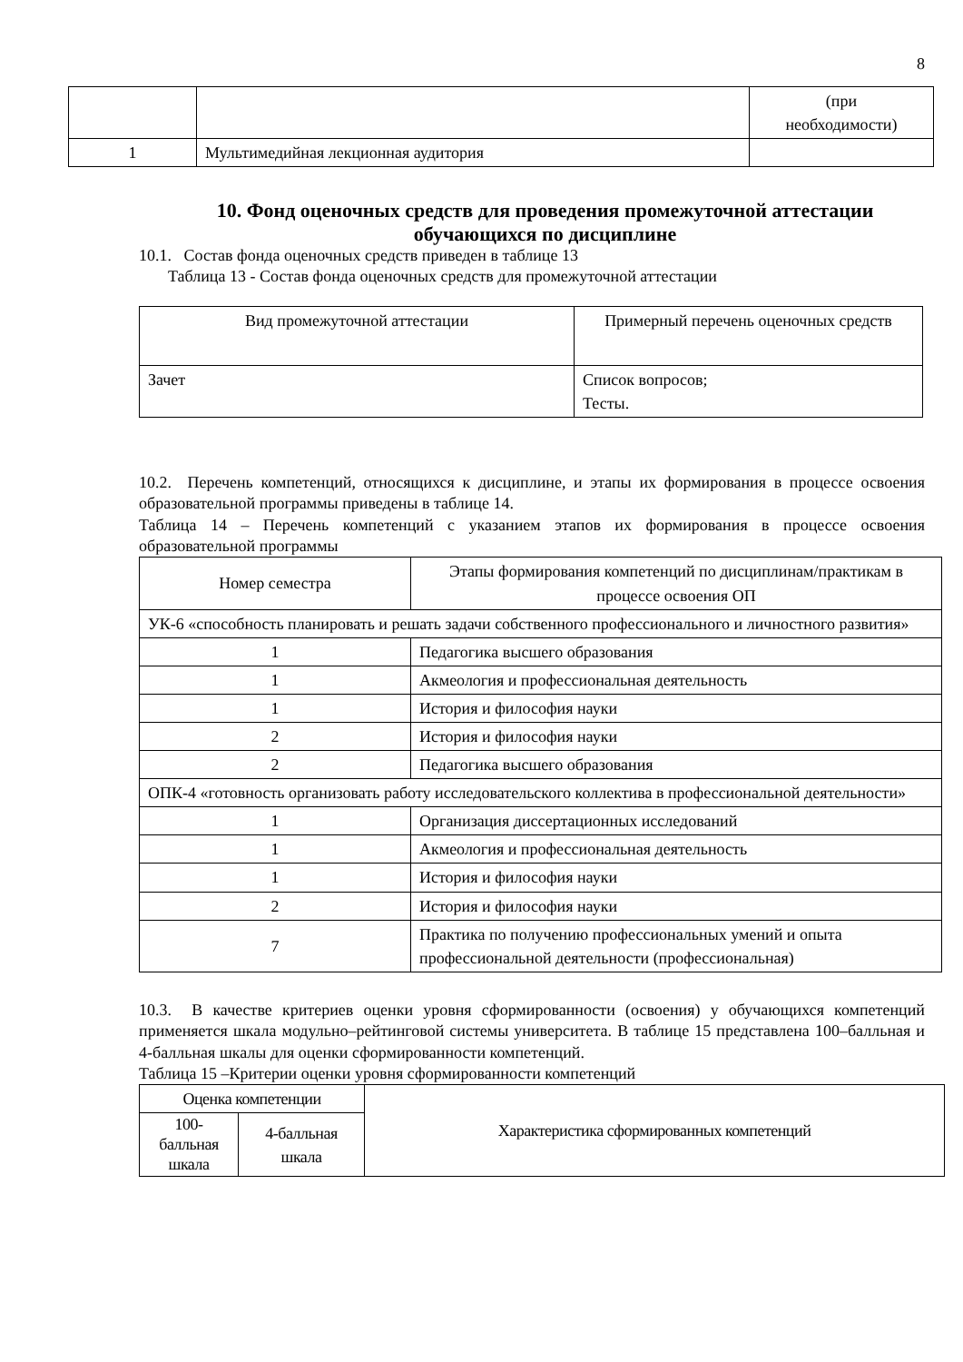8
| | | (при необходимости) |
| 1 | Мультимедийная лекционная аудитория | |
10. Фонд оценочных средств для проведения промежуточной аттестации обучающихся по дисциплине
10.1. Состав фонда оценочных средств приведен в таблице 13
Таблица 13 - Состав фонда оценочных средств для промежуточной аттестации
| Вид промежуточной аттестации | Примерный перечень оценочных средств |
| --- | --- |
| Зачет | Список вопросов; Тесты. |
10.2. Перечень компетенций, относящихся к дисциплине, и этапы их формирования в процессе освоения образовательной программы приведены в таблице 14.
Таблица 14 – Перечень компетенций с указанием этапов их формирования в процессе освоения образовательной программы
| Номер семестра | Этапы формирования компетенций по дисциплинам/практикам в процессе освоения ОП |
| --- | --- |
| УК-6 «способность планировать и решать задачи собственного профессионального и личностного развития» | |
| 1 | Педагогика высшего образования |
| 1 | Акмеология и профессиональная деятельность |
| 1 | История и философия науки |
| 2 | История и философия науки |
| 2 | Педагогика высшего образования |
| ОПК-4 «готовность организовать работу исследовательского коллектива в профессиональной деятельности» | |
| 1 | Организация диссертационных исследований |
| 1 | Акмеология и профессиональная деятельность |
| 1 | История и философия науки |
| 2 | История и философия науки |
| 7 | Практика по получению профессиональных умений и опыта профессиональной деятельности (профессиональная) |
10.3. В качестве критериев оценки уровня сформированности (освоения) у обучающихся компетенций применяется шкала модульно–рейтинговой системы университета. В таблице 15 представлена 100–балльная и 4-балльная шкалы для оценки сформированности компетенций.
Таблица 15 –Критерии оценки уровня сформированности компетенций
| Оценка компетенции | | Характеристика сформированных компетенций |
| --- | --- | --- |
| 100- балльная шкала | 4-балльная шкала | |